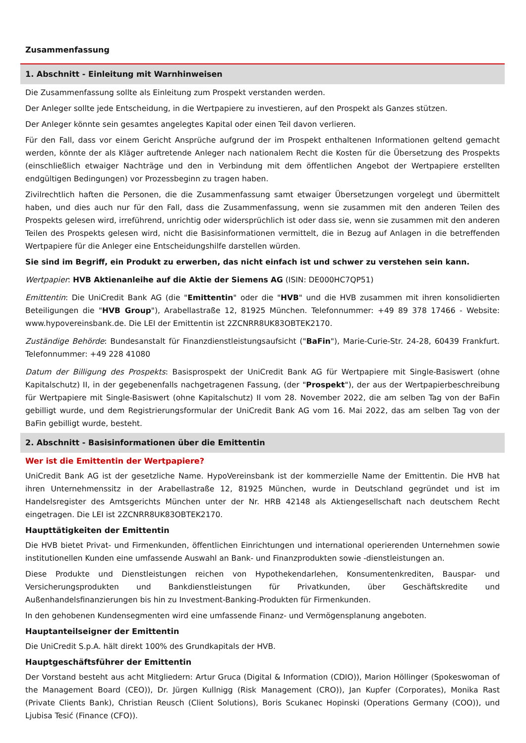Zusammenfassung
1. Abschnitt - Einleitung mit Warnhinweisen
Die Zusammenfassung sollte als Einleitung zum Prospekt verstanden werden.
Der Anleger sollte jede Entscheidung, in die Wertpapiere zu investieren, auf den Prospekt als Ganzes stützen.
Der Anleger könnte sein gesamtes angelegtes Kapital oder einen Teil davon verlieren.
Für den Fall, dass vor einem Gericht Ansprüche aufgrund der im Prospekt enthaltenen Informationen geltend gemacht werden, könnte der als Kläger auftretende Anleger nach nationalem Recht die Kosten für die Übersetzung des Prospekts (einschließlich etwaiger Nachträge und den in Verbindung mit dem öffentlichen Angebot der Wertpapiere erstellten endgültigen Bedingungen) vor Prozessbeginn zu tragen haben.
Zivilrechtlich haften die Personen, die die Zusammenfassung samt etwaiger Übersetzungen vorgelegt und übermittelt haben, und dies auch nur für den Fall, dass die Zusammenfassung, wenn sie zusammen mit den anderen Teilen des Prospekts gelesen wird, irreführend, unrichtig oder widersprüchlich ist oder dass sie, wenn sie zusammen mit den anderen Teilen des Prospekts gelesen wird, nicht die Basisinformationen vermittelt, die in Bezug auf Anlagen in die betreffenden Wertpapiere für die Anleger eine Entscheidungshilfe darstellen würden.
Sie sind im Begriff, ein Produkt zu erwerben, das nicht einfach ist und schwer zu verstehen sein kann.
Wertpapier: HVB Aktienanleihe auf die Aktie der Siemens AG (ISIN: DE000HC7QP51)
Emittentin: Die UniCredit Bank AG (die "Emittentin" oder die "HVB" und die HVB zusammen mit ihren konsolidierten Beteiligungen die "HVB Group"), Arabellastraße 12, 81925 München. Telefonnummer: +49 89 378 17466 - Website: www.hypovereinsbank.de. Die LEI der Emittentin ist 2ZCNRR8UK83OBTEK2170.
Zuständige Behörde: Bundesanstalt für Finanzdienstleistungsaufsicht ("BaFin"), Marie-Curie-Str. 24-28, 60439 Frankfurt. Telefonnummer: +49 228 41080
Datum der Billigung des Prospekts: Basisprospekt der UniCredit Bank AG für Wertpapiere mit Single-Basiswert (ohne Kapitalschutz) II, in der gegebenenfalls nachgetragenen Fassung, (der "Prospekt"), der aus der Wertpapierbeschreibung für Wertpapiere mit Single-Basiswert (ohne Kapitalschutz) II vom 28. November 2022, die am selben Tag von der BaFin gebilligt wurde, und dem Registrierungsformular der UniCredit Bank AG vom 16. Mai 2022, das am selben Tag von der BaFin gebilligt wurde, besteht.
2. Abschnitt - Basisinformationen über die Emittentin
Wer ist die Emittentin der Wertpapiere?
UniCredit Bank AG ist der gesetzliche Name. HypoVereinsbank ist der kommerzielle Name der Emittentin. Die HVB hat ihren Unternehmenssitz in der Arabellastraße 12, 81925 München, wurde in Deutschland gegründet und ist im Handelsregister des Amtsgerichts München unter der Nr. HRB 42148 als Aktiengesellschaft nach deutschem Recht eingetragen. Die LEI ist 2ZCNRR8UK83OBTEK2170.
Haupttätigkeiten der Emittentin
Die HVB bietet Privat- und Firmenkunden, öffentlichen Einrichtungen und international operierenden Unternehmen sowie institutionellen Kunden eine umfassende Auswahl an Bank- und Finanzprodukten sowie -dienstleistungen an.
Diese Produkte und Dienstleistungen reichen von Hypothekendarlehen, Konsumentenkrediten, Bauspar- und Versicherungsprodukten und Bankdienstleistungen für Privatkunden, über Geschäftskredite und Außenhandelsfinanzierungen bis hin zu Investment-Banking-Produkten für Firmenkunden.
In den gehobenen Kundensegmenten wird eine umfassende Finanz- und Vermögensplanung angeboten.
Hauptanteilseigner der Emittentin
Die UniCredit S.p.A. hält direkt 100% des Grundkapitals der HVB.
Hauptgeschäftsführer der Emittentin
Der Vorstand besteht aus acht Mitgliedern: Artur Gruca (Digital & Information (CDIO)), Marion Höllinger (Spokeswoman of the Management Board (CEO)), Dr. Jürgen Kullnigg (Risk Management (CRO)), Jan Kupfer (Corporates), Monika Rast (Private Clients Bank), Christian Reusch (Client Solutions), Boris Scukanec Hopinski (Operations Germany (COO)), und Ljubisa Tesić (Finance (CFO)).